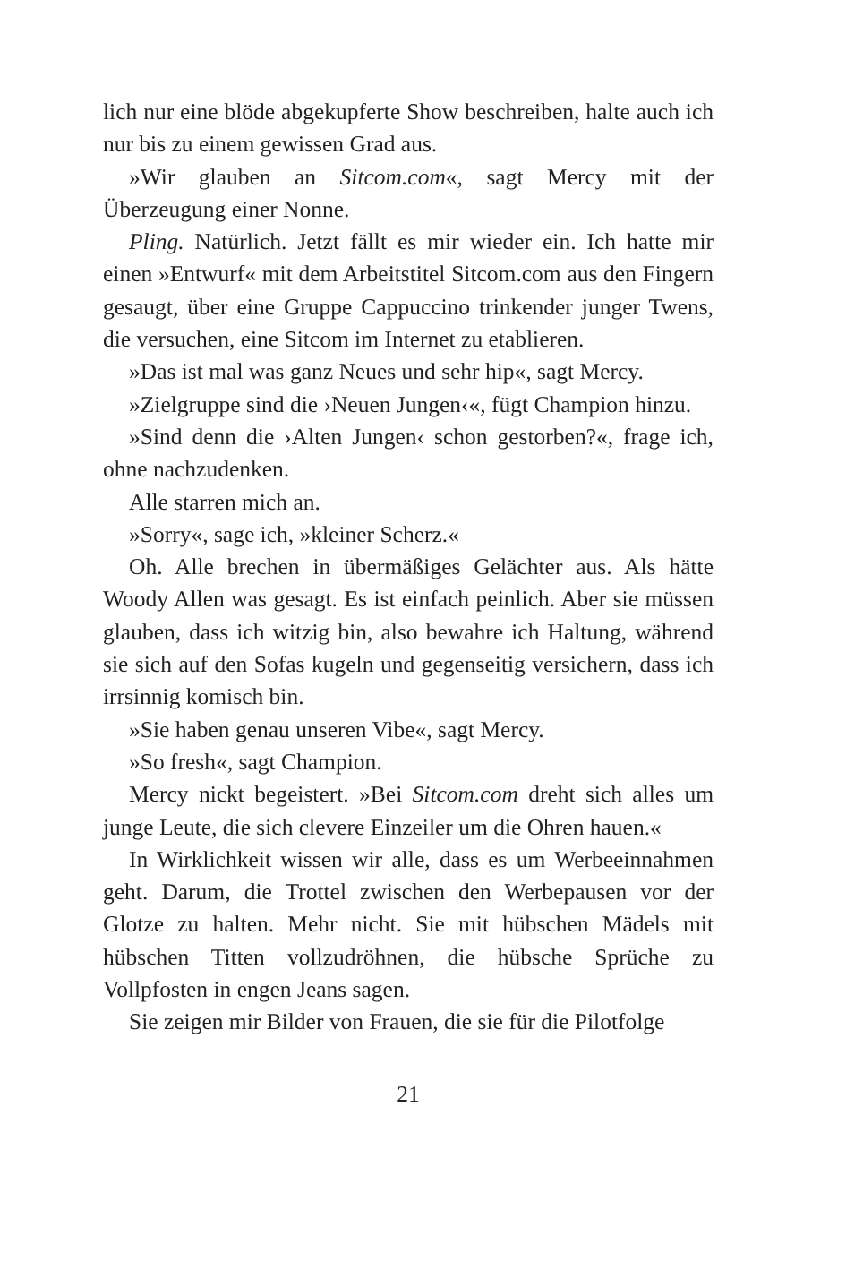lich nur eine blöde abgekupferte Show beschreiben, halte auch ich nur bis zu einem gewissen Grad aus.
»Wir glauben an Sitcom.com«, sagt Mercy mit der Überzeugung einer Nonne.
Pling. Natürlich. Jetzt fällt es mir wieder ein. Ich hatte mir einen »Entwurf« mit dem Arbeitstitel Sitcom.com aus den Fingern gesaugt, über eine Gruppe Cappuccino trinkender junger Twens, die versuchen, eine Sitcom im Internet zu etablieren.
»Das ist mal was ganz Neues und sehr hip«, sagt Mercy.
»Zielgruppe sind die ›Neuen Jungen‹«, fügt Champion hinzu.
»Sind denn die ›Alten Jungen‹ schon gestorben?«, frage ich, ohne nachzudenken.
Alle starren mich an.
»Sorry«, sage ich, »kleiner Scherz.«
Oh. Alle brechen in übermäßiges Gelächter aus. Als hätte Woody Allen was gesagt. Es ist einfach peinlich. Aber sie müssen glauben, dass ich witzig bin, also bewahre ich Haltung, während sie sich auf den Sofas kugeln und gegenseitig versichern, dass ich irrsinnig komisch bin.
»Sie haben genau unseren Vibe«, sagt Mercy.
»So fresh«, sagt Champion.
Mercy nickt begeistert. »Bei Sitcom.com dreht sich alles um junge Leute, die sich clevere Einzeiler um die Ohren hauen.«
In Wirklichkeit wissen wir alle, dass es um Werbeeinnahmen geht. Darum, die Trottel zwischen den Werbepausen vor der Glotze zu halten. Mehr nicht. Sie mit hübschen Mädels mit hübschen Titten vollzudröhnen, die hübsche Sprüche zu Vollpfosten in engen Jeans sagen.
Sie zeigen mir Bilder von Frauen, die sie für die Pilotfolge
21